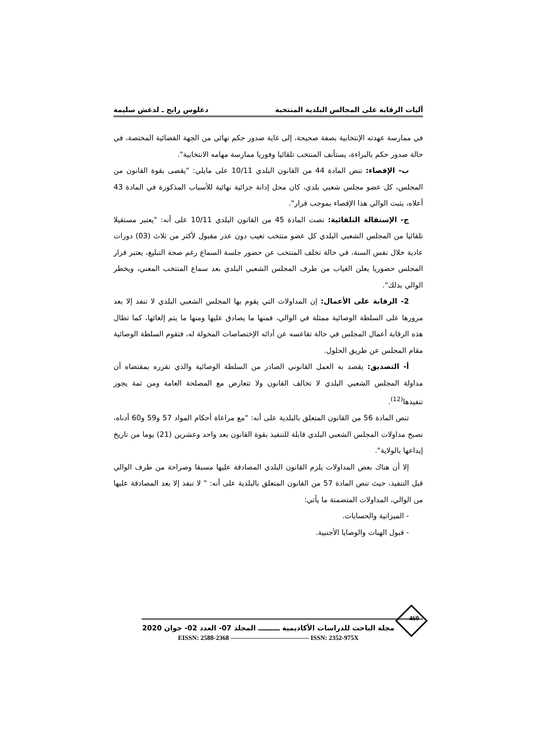آليات الرقابة على المجالس البلدية المنتخبة دعلوس رابح ـ لدغش سليمة
في ممارسة عهدته الإنتخابية بصفة صحيحة، إلى غاية صدور حكم نهائي من الجهة القضائية المختصة، في حالة صدور حكم بالبراءة، يستأنف المنتخب تلقائيا وفوريا ممارسة مهامه الانتخابية".
ب- الإقصاء: تنص المادة 44 من القانون البلدي 10/11 على مايلي: "يقصى بقوة القانون من المجلس، كل عضو مجلس شعبي بلدي، كان محل إدانة جزائية نهائية للأسباب المذكورة في المادة 43 أعلاه، يثبت الوالي هذا الإقصاء بموجب قرار".
ج- الإستقالة التلقائية: نصت المادة 45 من القانون البلدي 10/11 على أنه: "يعتبر مستقيلا تلقائيا من المجلس الشعبي البلدي كل عضو منتخب تغيب دون عذر مقبول لأكثر من ثلاث (03) دورات عادية خلال نفس السنة، في حالة تخلف المنتخب عن حضور جلسة السماع رغم صحة التبليغ، يعتبر قرار المجلس حضوريا يعلن الغياب من طرف المجلس الشعبي البلدي بعد سماع المنتخب المعني، ويخطر الوالي بذلك".
2- الرقابة على الأعمال: إن المداولات التي يقوم بها المجلس الشعبي البلدي لا تنفد إلا بعد مرورها على السلطة الوصائية ممثلة في الوالي، فمنها ما يصادق عليها ومنها ما يتم إلغائها، كما تطال هذه الرقابة أعمال المجلس في حالة تقاعسه عن أدائه الإختصاصات المخولة له، فتقوم السلطة الوصائية مقام المجلس عن طريق الحلول.
أ- التصديق: يقصد به العمل القانوني الصادر من السلطة الوصائية والذي تقرره بمقتضاه أن مداولة المجلس الشعبي البلدي لا تخالف القانون ولا تتعارض مع المصلحة العامة ومن ثمة يجوز تنفيذها<sup>(12)</sup>.
تنص المادة 56 من القانون المتعلق بالبلدية على أنه: "مع مراعاة أحكام المواد 57 و59 و60 أدناه، تصبح مداولات المجلس الشعبي البلدي قابلة للتنفيذ بقوة القانون بعد واحد وعشرين (21) يوما من تاريخ إيداعها بالولاية".
إلا أن هناك بعض المداولات يلزم القانون البلدي المصادقة عليها مسبقا وصراحة من طرف الوالي قبل التنفيذ، حيث تنص المادة 57 من القانون المتعلق بالبلدية على أنه: " لا تنفذ إلا بعد المصادقة عليها من الوالي، المداولات المتضمنة ما يأتي:
- الميزانية والحسابات.
- قبول الهبات والوصايا الأجنبية.
460
مجلة الباحث للدراسات الأكاديمية ـــــــــ المجلد 07- العدد 02- جوان 2020
EISSN: 2588-2368 ———————————— ISSN: 2352-975X